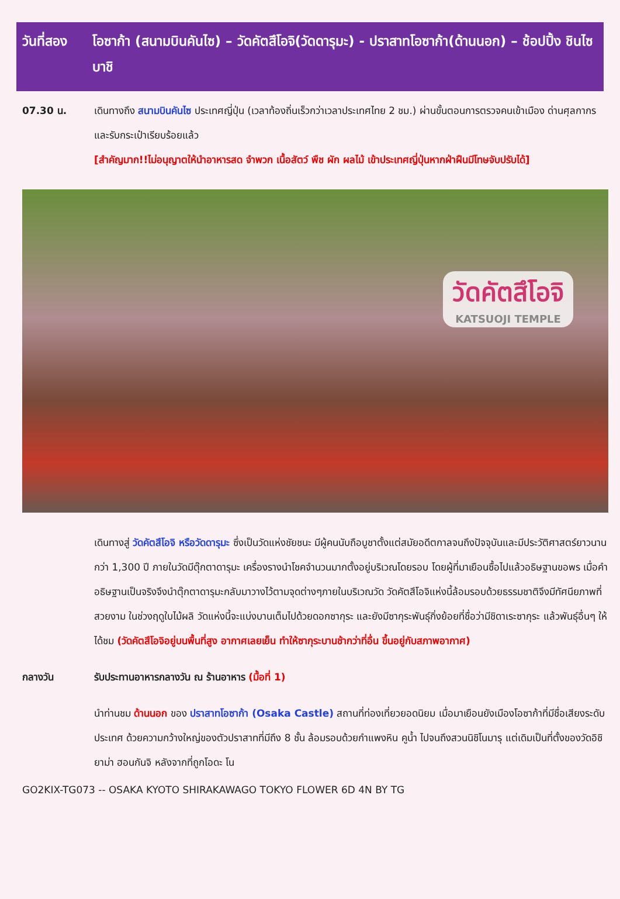วันที่สอง
โอซาก้า (สนามบินคันไซ) – วัดคัตสึโอจิ(วัดดารุมะ) - ปราสาทโอซาก้า(ด้านนอก) – ช้อปปิ้ง ชินไซบาชิ
07.30 น. เดินทางถึง สนามบินคันไซ ประเทศญี่ปุ่น (เวลาท้องถิ่นเร็วกว่าเวลาประเทศไทย 2 ชม.) ผ่านขั้นตอนการตรวจคนเข้าเมือง ด่านศุลกากร และรับกระเป๋าเรียบร้อยแล้ว
[สำคัญมาก!!ไม่อนุญาตให้นำอาหารสด จำพวก เนื้อสัตว์ พืช ผัก ผลไม้ เข้าประเทศญี่ปุ่นหากฝ่าฝืนมีโทษจับปรับได้]
วัดคัตสึโอจิ
KATSUOJI TEMPLE
เดินทางสู่ วัดคัตสึโอจิ หรือวัดดารุมะ ซึ่งเป็นวัดแห่งชัยชนะ มีผู้คนนับถือบูชาตั้งแต่สมัยอดีตกาลจนถึงปัจจุบันและมีประวัติศาสตร์ยาวนานกว่า 1,300 ปี ภายในวัดมีตุ๊กตาดารุมะ เครื่องรางนำโชคจำนวนมากตั้งอยู่บริเวณโดยรอบ โดยผู้ที่มาเยือนซื้อไปแล้วอธิษฐานขอพร เมื่อคำอธิษฐานเป็นจริงจึงนำตุ๊กตาดารุมะกลับมาวางไว้ตามจุดต่างๆภายในบริเวณวัด วัดคัตสึโอจิแห่งนี้ล้อมรอบด้วยธรรมชาติจึงมีทัศนียภาพที่สวยงาม ในช่วงฤดูใบไม้ผลิ วัดแห่งนี้จะแบ่งบานเต็มไปด้วยดอกซากุระ และยังมีซากุระพันธุ์กิ่งย้อยที่ชื่อว่ามีชิดาเระซากุระ แล้วพันธุ์อื่นๆ ให้ได้ชม (วัดคัตสึโอจิอยู่บนพื้นที่สูง อากาศเลยเย็น ทำให้ซากุระบานช้ากว่าที่อื่น ขึ้นอยู่กับสภาพอากาศ)
กลางวัน รับประทานอาหารกลางวัน ณ ร้านอาหาร (มื้อที่ 1)
นำท่านชม ด้านนอก ของ ปราสาทโอซาก้า (Osaka Castle) สถานที่ท่องเที่ยวยอดนิยม เมื่อมาเยือนยังเมืองโอซาก้าที่มีชื่อเสียงระดับประเทศ ด้วยความกว้างใหญ่ของตัวปราสาทที่มีถึง 8 ชั้น ล้อมรอบด้วยกำแพงหิน คูน้ำ ไปจนถึงสวนนิชิโนมารุ แต่เดิมเป็นที่ตั้งของวัดอิชิยาม่า ฮอนกันจิ หลังจากที่ถูกโอดะ โน
GO2KIX-TG073 -- OSAKA KYOTO SHIRAKAWAGO TOKYO FLOWER 6D 4N BY TG